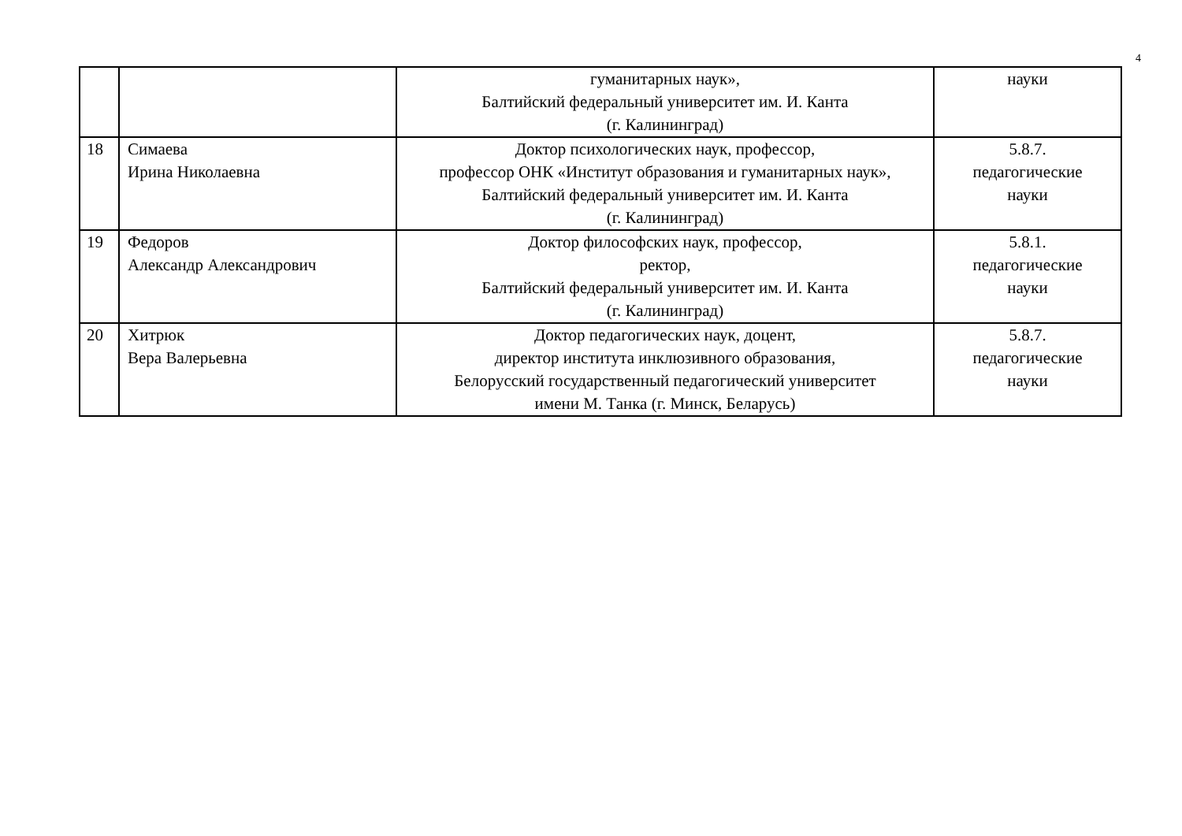4
| | | гуманитарных наук», Балтийский федеральный университет им. И. Канта (г. Калининград) | науки |
| 18 | Симаева Ирина Николаевна | Доктор психологических наук, профессор, профессор ОНК «Институт образования и гуманитарных наук», Балтийский федеральный университет им. И. Канта (г. Калининград) | 5.8.7. педагогические науки |
| 19 | Федоров Александр Александрович | Доктор философских наук, профессор, ректор, Балтийский федеральный университет им. И. Канта (г. Калининград) | 5.8.1. педагогические науки |
| 20 | Хитрюк Вера Валерьевна | Доктор педагогических наук, доцент, директор института инклюзивного образования, Белорусский государственный педагогический университет имени М. Танка (г. Минск, Беларусь) | 5.8.7. педагогические науки |